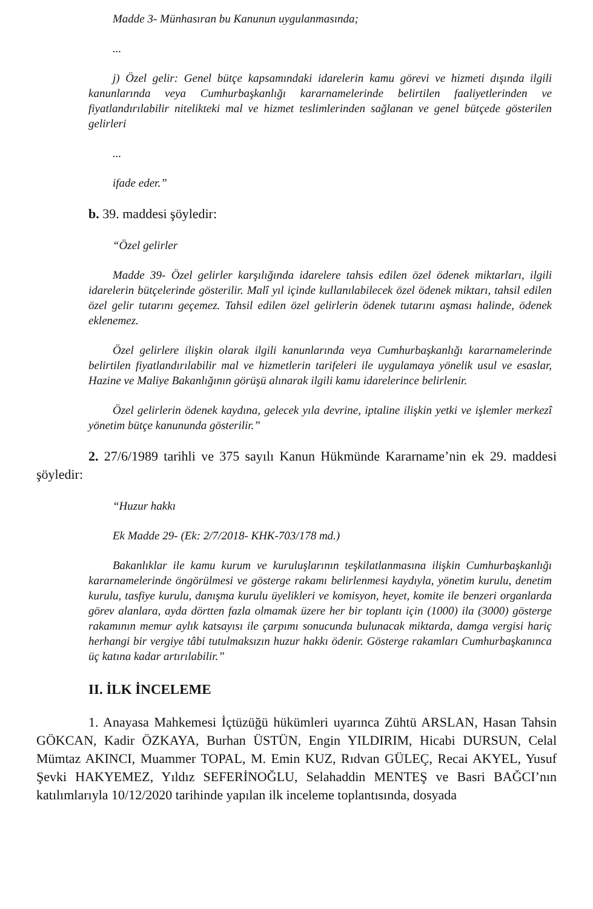Madde 3- Münhasıran bu Kanunun uygulanmasında;
...
j) Özel gelir: Genel bütçe kapsamındaki idarelerin kamu görevi ve hizmeti dışında ilgili kanunlarında veya Cumhurbaşkanlığı kararnamelerinde belirtilen faaliyetlerinden ve fiyatlandırılabilir nitelikteki mal ve hizmet teslimlerinden sağlanan ve genel bütçede gösterilen gelirleri
...
ifade eder.”
b. 39. maddesi şöyledir:
“Özel gelirler
Madde 39- Özel gelirler karşılığında idarelere tahsis edilen özel ödenek miktarları, ilgili idarelerin bütçelerinde gösterilir. Malî yıl içinde kullanılabilecek özel ödenek miktarı, tahsil edilen özel gelir tutarını geçemez. Tahsil edilen özel gelirlerin ödenek tutarını aşması halinde, ödenek eklenemez.
Özel gelirlere ilişkin olarak ilgili kanunlarında veya Cumhurbaşkanlığı kararnamelerinde belirtilen fiyatlandırılabilir mal ve hizmetlerin tarifeleri ile uygulamaya yönelik usul ve esaslar, Hazine ve Maliye Bakanlığının görüşü alınarak ilgili kamu idarelerince belirlenir.
Özel gelirlerin ödenek kaydına, gelecek yıla devrine, iptaline ilişkin yetki ve işlemler merkezî yönetim bütçe kanununda gösterilir.”
2. 27/6/1989 tarihli ve 375 sayılı Kanun Hükmünde Kararname’nin ek 29. maddesi şöyledir:
“Huzur hakkı
Ek Madde 29- (Ek: 2/7/2018- KHK-703/178 md.)
Bakanlıklar ile kamu kurum ve kuruluşlarının teşkilatlanmasına ilişkin Cumhurbaşkanlığı kararnamelerinde öngörülmesi ve gösterge rakamı belirlenmesi kaydıyla, yönetim kurulu, denetim kurulu, tasfiye kurulu, danışma kurulu üyelikleri ve komisyon, heyet, komite ile benzeri organlarda görev alanlara, ayda dörtten fazla olmamak üzere her bir toplantı için (1000) ila (3000) gösterge rakamının memur aylık katsayısı ile çarpımı sonucunda bulunacak miktarda, damga vergisi hariç herhangi bir vergiye tâbi tutulmaksızın huzur hakkı ödenir. Gösterge rakamları Cumhurbaşkanınca üç katına kadar artırılabilir.”
II. İLK İNCELEME
1. Anayasa Mahkemesi İçtüzüğü hükümleri uyarınca Zühtü ARSLAN, Hasan Tahsin GÖKCAN, Kadir ÖZKAYA, Burhan ÜSTÜN, Engin YILDIRIM, Hicabi DURSUN, Celal Mümtaz AKINCI, Muammer TOPAL, M. Emin KUZ, Rıdvan GÜLEÇ, Recai AKYEL, Yusuf Şevki HAKYEMEZ, Yıldız SEFERİNOĞLU, Selahaddin MENTEŞ ve Basri BAĞCI’nın katılımlarıyla 10/12/2020 tarihinde yapılan ilk inceleme toplantısında, dosyada